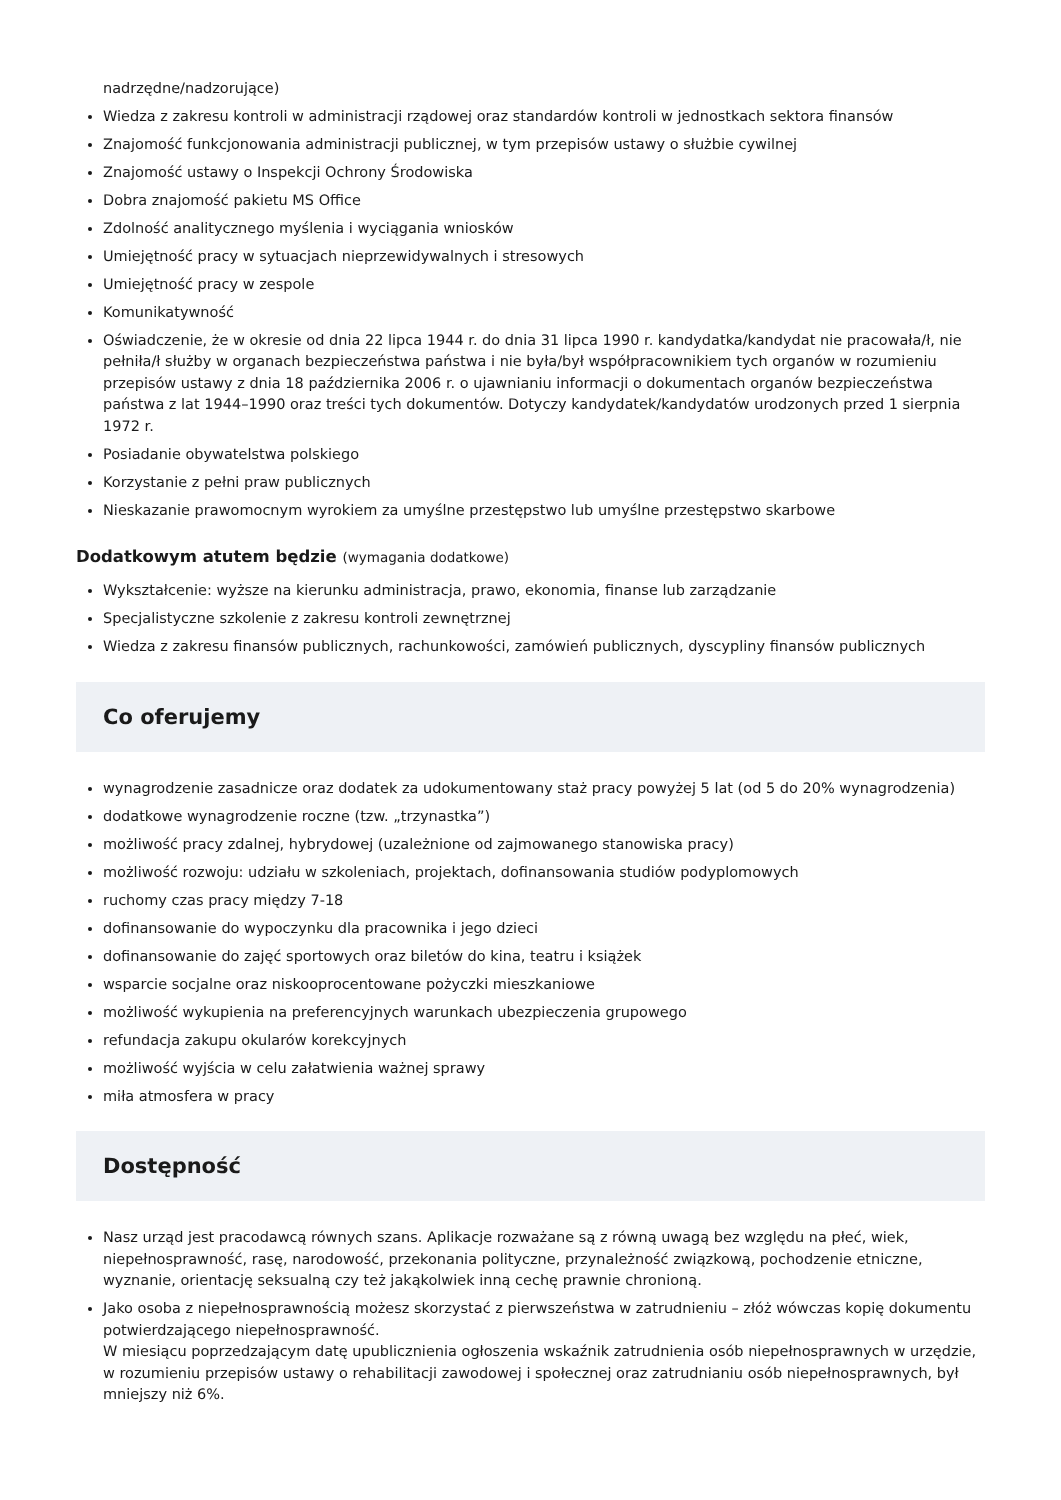nadrzędne/nadzorujące)
Wiedza z zakresu kontroli w administracji rządowej oraz standardów kontroli w jednostkach sektora finansów
Znajomość funkcjonowania administracji publicznej, w tym przepisów ustawy o służbie cywilnej
Znajomość ustawy o Inspekcji Ochrony Środowiska
Dobra znajomość pakietu MS Office
Zdolność analitycznego myślenia i wyciągania wniosków
Umiejętność pracy w sytuacjach nieprzewidywalnych i stresowych
Umiejętność pracy w zespole
Komunikatywność
Oświadczenie, że w okresie od dnia 22 lipca 1944 r. do dnia 31 lipca 1990 r. kandydatka/kandydat nie pracowała/ł, nie pełniła/ł służby w organach bezpieczeństwa państwa i nie była/był współpracownikiem tych organów w rozumieniu przepisów ustawy z dnia 18 października 2006 r. o ujawnianiu informacji o dokumentach organów bezpieczeństwa państwa z lat 1944–1990 oraz treści tych dokumentów. Dotyczy kandydatek/kandydatów urodzonych przed 1 sierpnia 1972 r.
Posiadanie obywatelstwa polskiego
Korzystanie z pełni praw publicznych
Nieskazanie prawomocnym wyrokiem za umyślne przestępstwo lub umyślne przestępstwo skarbowe
Dodatkowym atutem będzie (wymagania dodatkowe)
Wykształcenie: wyższe na kierunku administracja, prawo, ekonomia, finanse lub zarządzanie
Specjalistyczne szkolenie z zakresu kontroli zewnętrznej
Wiedza z zakresu finansów publicznych, rachunkowości, zamówień publicznych, dyscypliny finansów publicznych
Co oferujemy
wynagrodzenie zasadnicze oraz dodatek za udokumentowany staż pracy powyżej 5 lat (od 5 do 20% wynagrodzenia)
dodatkowe wynagrodzenie roczne (tzw. „trzynastka”)
możliwość pracy zdalnej, hybrydowej (uzależnione od zajmowanego stanowiska pracy)
możliwość rozwoju: udziału w szkoleniach, projektach, dofinansowania studiów podyplomowych
ruchomy czas pracy między 7-18
dofinansowanie do wypoczynku dla pracownika i jego dzieci
dofinansowanie do zajęć sportowych oraz biletów do kina, teatru i książek
wsparcie socjalne oraz niskooprocentowane pożyczki mieszkaniowe
możliwość wykupienia na preferencyjnych warunkach ubezpieczenia grupowego
refundacja zakupu okularów korekcyjnych
możliwość wyjścia w celu załatwienia ważnej sprawy
miła atmosfera w pracy
Dostępność
Nasz urząd jest pracodawcą równych szans. Aplikacje rozważane są z równą uwagą bez względu na płeć, wiek, niepełnosprawność, rasę, narodowość, przekonania polityczne, przynależność związkową, pochodzenie etniczne, wyznanie, orientację seksualną czy też jakąkolwiek inną cechę prawnie chronioną.
Jako osoba z niepełnosprawnością możesz skorzystać z pierwszeństwa w zatrudnieniu – złóż wówczas kopię dokumentu potwierdzającego niepełnosprawność.
W miesiącu poprzedzającym datę upublicznienia ogłoszenia wskaźnik zatrudnienia osób niepełnosprawnych w urzędzie, w rozumieniu przepisów ustawy o rehabilitacji zawodowej i społecznej oraz zatrudnianiu osób niepełnosprawnych, był mniejszy niż 6%.